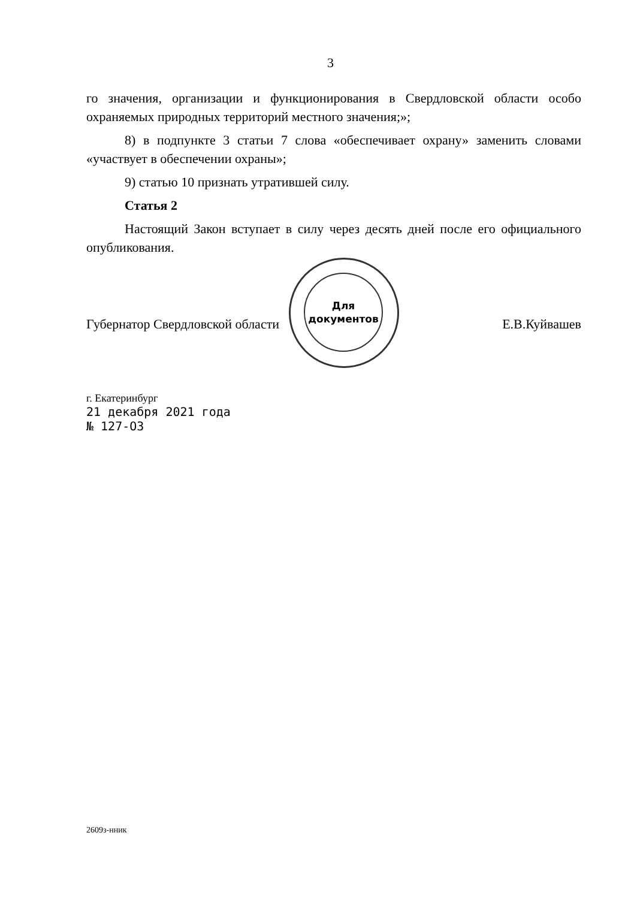3
го значения, организации и функционирования в Свердловской области особо охраняемых природных территорий местного значения;»;
8) в подпункте 3 статьи 7 слова «обеспечивает охрану» заменить словами «участвует в обеспечении охраны»;
9) статью 10 признать утратившей силу.
Статья 2
Настоящий Закон вступает в силу через десять дней после его официального опубликования.
Губернатор Свердловской области Е.В.Куйвашев
Для
документов
г. Екатеринбург
21 декабря 2021 года
№ 127-ОЗ
2609з-нник